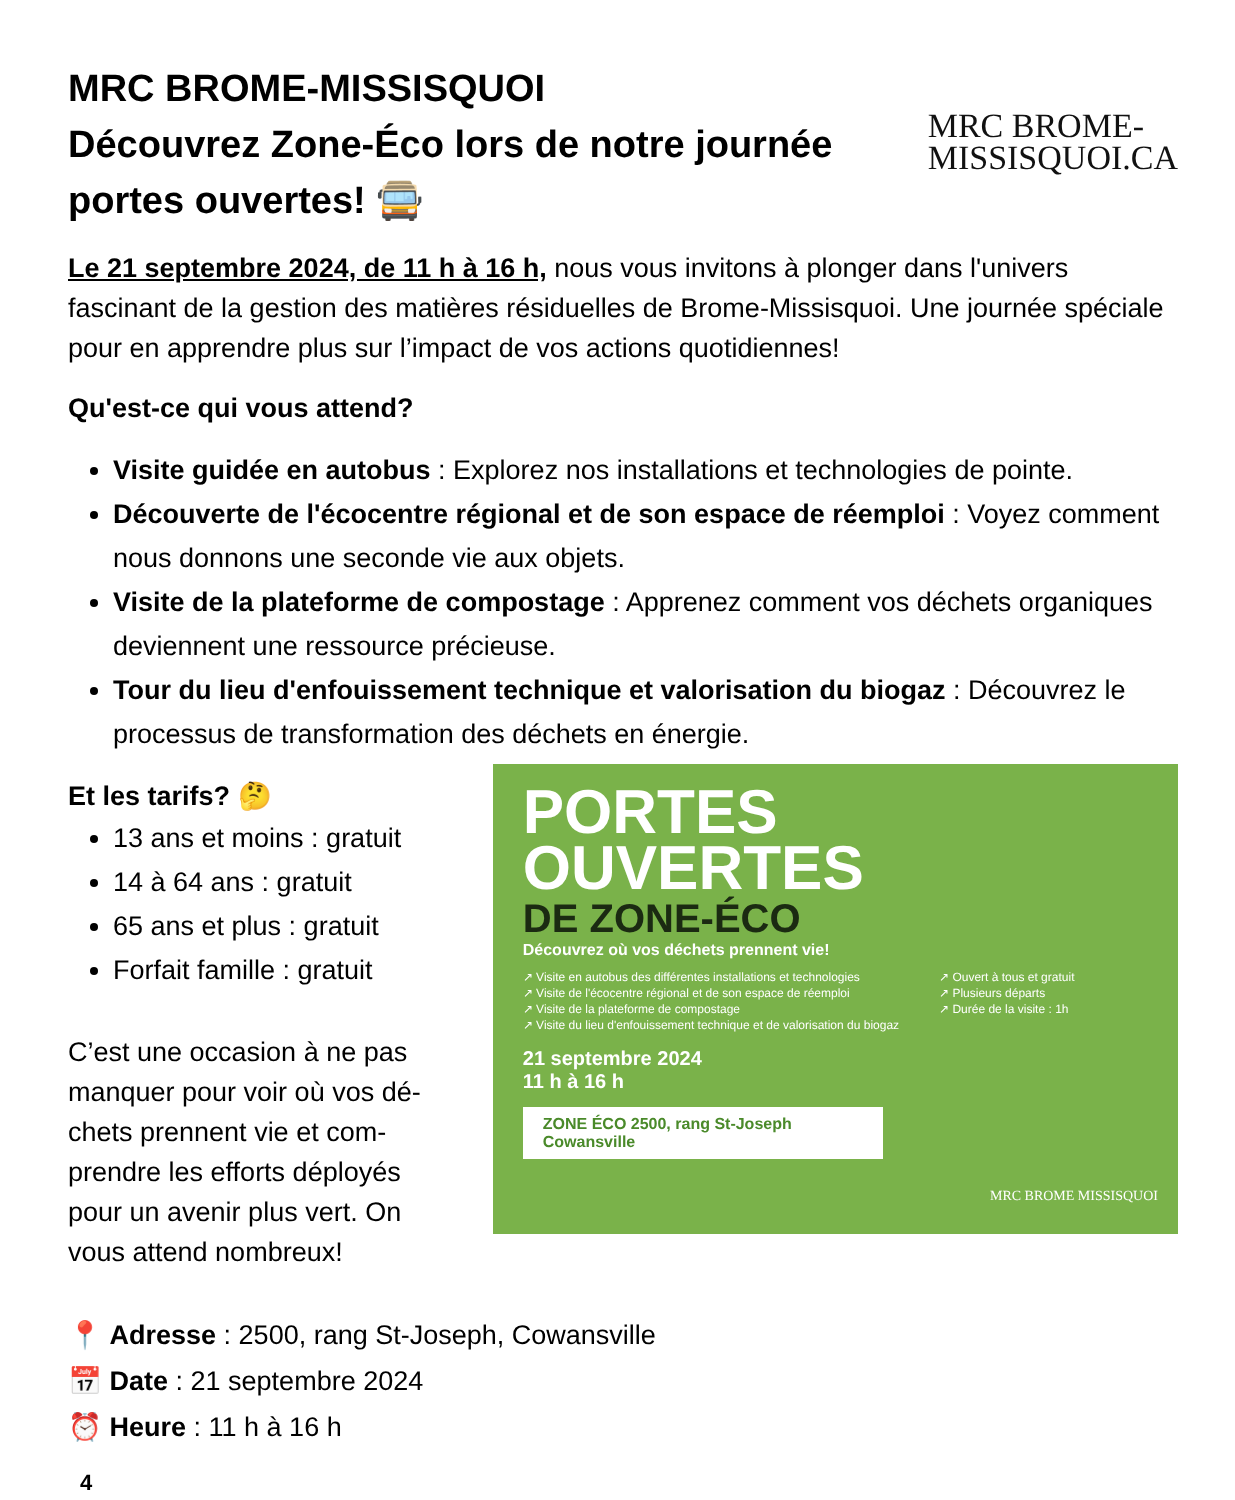MRC BROME-MISSISQUOI
Découvrez Zone-Éco lors de notre journée
portes ouvertes! 🚍
MRC BROME-
MISSISQUOI.CA
Le 21 septembre 2024, de 11 h à 16 h, nous vous invitons à plonger dans l'univers fascinant de la gestion des matières résiduelles de Brome-Missisquoi. Une journée spéciale pour en apprendre plus sur l’impact de vos actions quotidiennes!
Qu'est-ce qui vous attend?
Visite guidée en autobus : Explorez nos installations et technologies de pointe.
Découverte de l'écocentre régional et de son espace de réemploi : Voyez comment nous donnons une seconde vie aux objets.
Visite de la plateforme de compostage : Apprenez comment vos déchets organiques deviennent une ressource précieuse.
Tour du lieu d'enfouissement technique et valorisation du biogaz : Découvrez le processus de transformation des déchets en énergie.
Et les tarifs? 🤔
13 ans et moins : gratuit
14 à 64 ans : gratuit
65 ans et plus : gratuit
Forfait famille : gratuit
C’est une occasion à ne pas manquer pour voir où vos dé-chets prennent vie et com-prendre les efforts déployés pour un avenir plus vert. On vous attend nombreux!
PORTES
OUVERTES
DE ZONE-ÉCO
Découvrez où vos déchets prennent vie!
↗ Visite en autobus des différentes installations et technologies
↗ Visite de l'écocentre régional et de son espace de réemploi
↗ Visite de la plateforme de compostage
↗ Visite du lieu d'enfouissement technique et de valorisation du biogaz
↗ Ouvert à tous et gratuit
↗ Plusieurs départs
↗ Durée de la visite : 1h
21 septembre 2024
11 h à 16 h
ZONE ÉCO 2500, rang St-Joseph Cowansville
MRC BROME MISSISQUOI
📍 Adresse : 2500, rang St-Joseph, Cowansville
📅 Date : 21 septembre 2024
⏰ Heure : 11 h à 16 h
4